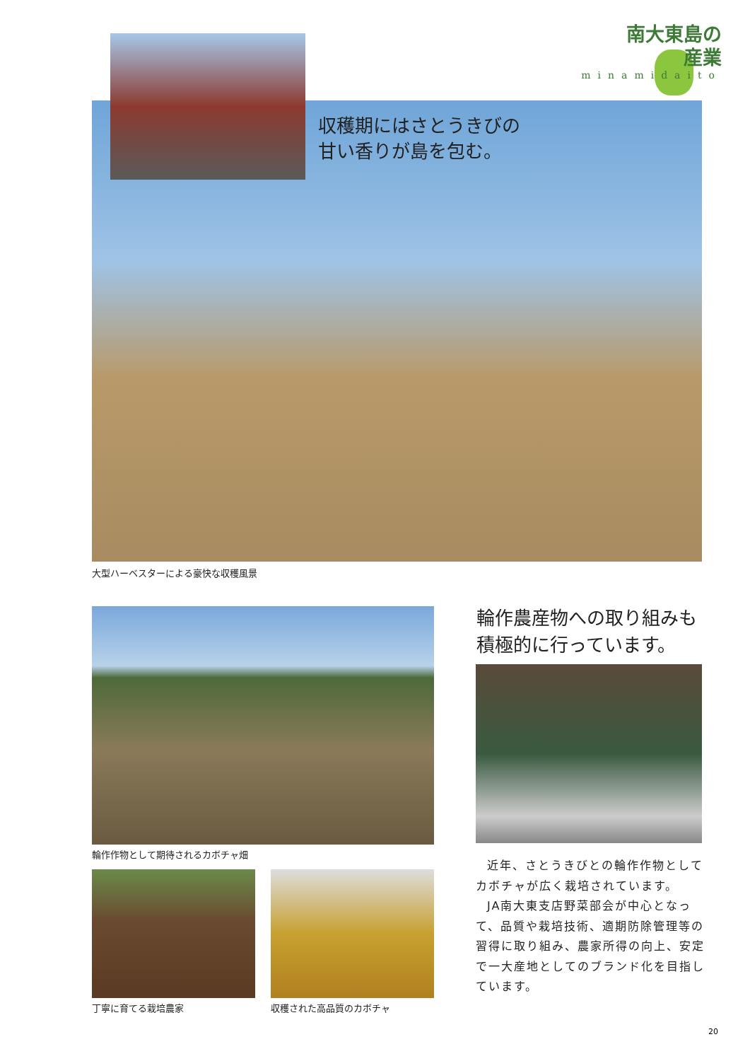南大東島の
産業
minamidaito
収穫期にはさとうきびの
甘い香りが島を包む。
大型ハーベスターによる豪快な収穫風景
輪作作物として期待されるカボチャ畑
丁寧に育てる栽培農家 収穫された高品質のカボチャ
輪作農産物への取り組みも
積極的に行っています。
近年、さとうきびとの輪作作物としてカボチャが広く栽培されています。
JA南大東支店野菜部会が中心となって、品質や栽培技術、適期防除管理等の習得に取り組み、農家所得の向上、安定で一大産地としてのブランド化を目指しています。
20